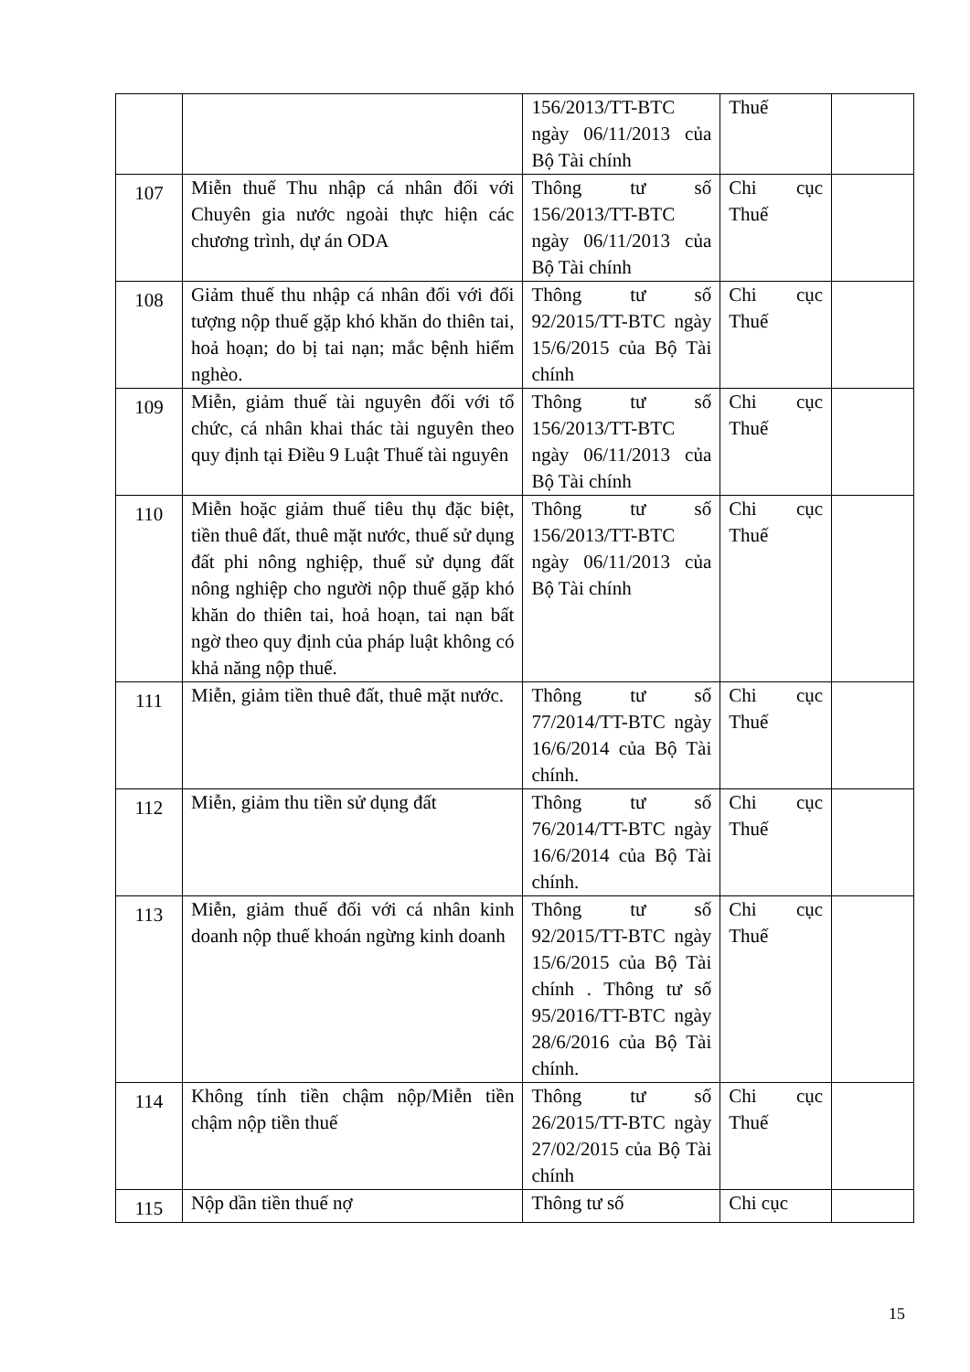| | | 156/2013/TT-BTC ngày 06/11/2013 của Bộ Tài chính | Thuế | |
| 107 | Miễn thuế Thu nhập cá nhân đối với Chuyên gia nước ngoài thực hiện các chương trình, dự án ODA | Thông tư số 156/2013/TT-BTC ngày 06/11/2013 của Bộ Tài chính | Chi cục Thuế | |
| 108 | Giảm thuế thu nhập cá nhân đối với đối tượng nộp thuế gặp khó khăn do thiên tai, hoả hoạn; do bị tai nạn; mắc bệnh hiểm nghèo. | Thông tư số 92/2015/TT-BTC ngày 15/6/2015 của Bộ Tài chính | Chi cục Thuế | |
| 109 | Miễn, giảm thuế tài nguyên đối với tổ chức, cá nhân khai thác tài nguyên theo quy định tại Điều 9 Luật Thuế tài nguyên | Thông tư số 156/2013/TT-BTC ngày 06/11/2013 của Bộ Tài chính | Chi cục Thuế | |
| 110 | Miễn hoặc giảm thuế tiêu thụ đặc biệt, tiền thuê đất, thuê mặt nước, thuế sử dụng đất phi nông nghiệp, thuế sử dụng đất nông nghiệp cho người nộp thuế gặp khó khăn do thiên tai, hoả hoạn, tai nạn bất ngờ theo quy định của pháp luật không có khả năng nộp thuế. | Thông tư số 156/2013/TT-BTC ngày 06/11/2013 của Bộ Tài chính | Chi cục Thuế | |
| 111 | Miễn, giảm tiền thuê đất, thuê mặt nước. | Thông tư số 77/2014/TT-BTC ngày 16/6/2014 của Bộ Tài chính. | Chi cục Thuế | |
| 112 | Miễn, giảm thu tiền sử dụng đất | Thông tư số 76/2014/TT-BTC ngày 16/6/2014 của Bộ Tài chính. | Chi cục Thuế | |
| 113 | Miễn, giảm thuế đối với cá nhân kinh doanh nộp thuế khoán ngừng kinh doanh | Thông tư số 92/2015/TT-BTC ngày 15/6/2015 của Bộ Tài chính . Thông tư số 95/2016/TT-BTC ngày 28/6/2016 của Bộ Tài chính. | Chi cục Thuế | |
| 114 | Không tính tiền chậm nộp/Miễn tiền chậm nộp tiền thuế | Thông tư số 26/2015/TT-BTC ngày 27/02/2015 của Bộ Tài chính | Chi cục Thuế | |
| 115 | Nộp dần tiền thuế nợ | Thông tư số | Chi cục | |
15